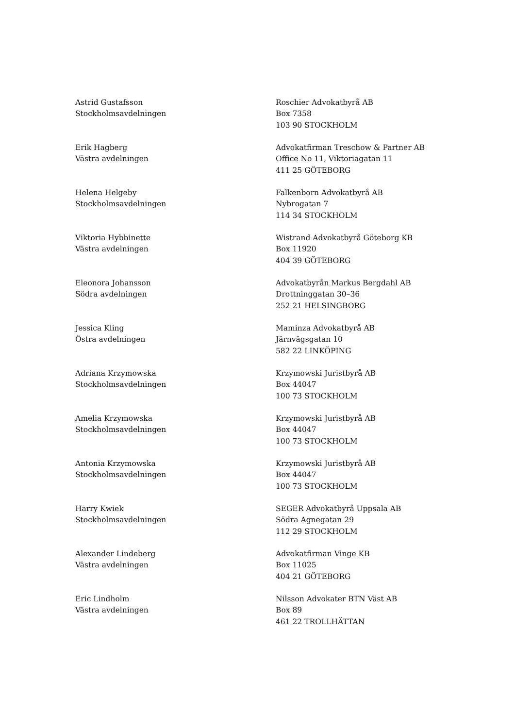Astrid Gustafsson
Stockholmsavdelningen
Roschier Advokatbyrå AB
Box 7358
103 90 STOCKHOLM
Erik Hagberg
Västra avdelningen
Advokatfirman Treschow & Partner AB
Office No 11, Viktoriagatan 11
411 25 GÖTEBORG
Helena Helgeby
Stockholmsavdelningen
Falkenborn Advokatbyrå AB
Nybrogatan 7
114 34 STOCKHOLM
Viktoria Hybbinette
Västra avdelningen
Wistrand Advokatbyrå Göteborg KB
Box 11920
404 39 GÖTEBORG
Eleonora Johansson
Södra avdelningen
Advokatbyrån Markus Bergdahl AB
Drottninggatan 30–36
252 21 HELSINGBORG
Jessica Kling
Östra avdelningen
Maminza Advokatbyrå AB
Järnvägsgatan 10
582 22 LINKÖPING
Adriana Krzymowska
Stockholmsavdelningen
Krzymowski Juristbyrå AB
Box 44047
100 73 STOCKHOLM
Amelia Krzymowska
Stockholmsavdelningen
Krzymowski Juristbyrå AB
Box 44047
100 73 STOCKHOLM
Antonia Krzymowska
Stockholmsavdelningen
Krzymowski Juristbyrå AB
Box 44047
100 73 STOCKHOLM
Harry Kwiek
Stockholmsavdelningen
SEGER Advokatbyrå Uppsala AB
Södra Agnegatan 29
112 29 STOCKHOLM
Alexander Lindeberg
Västra avdelningen
Advokatfirman Vinge KB
Box 11025
404 21 GÖTEBORG
Eric Lindholm
Västra avdelningen
Nilsson Advokater BTN Väst AB
Box 89
461 22 TROLLHÄTTAN